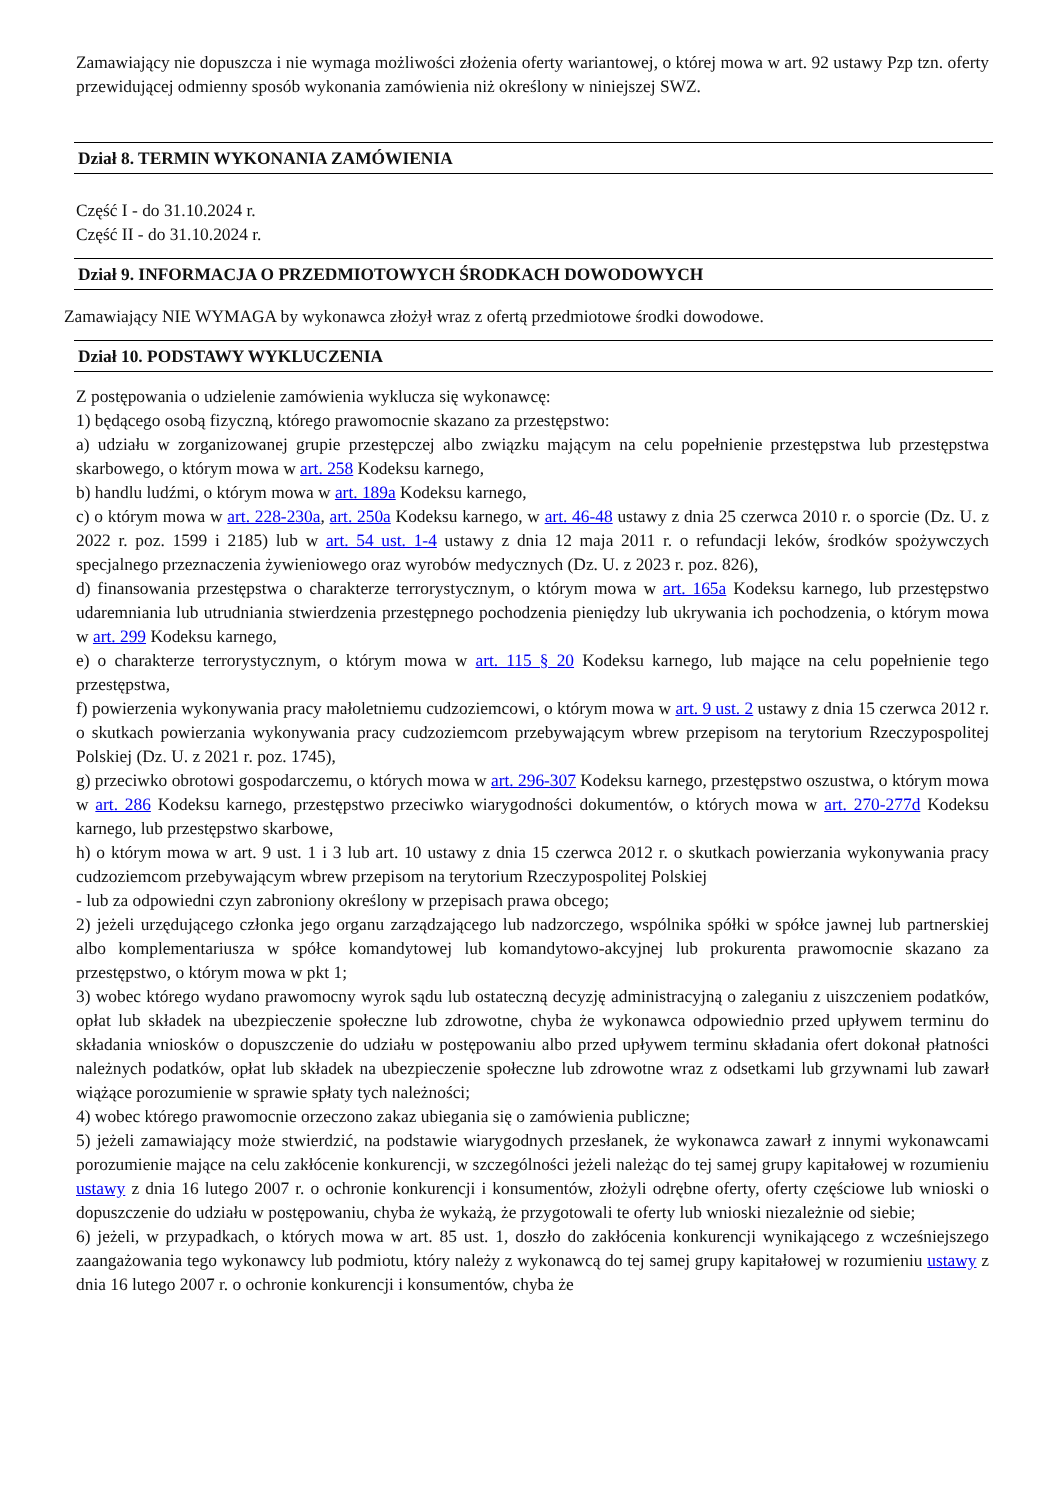Zamawiający nie dopuszcza i nie wymaga możliwości złożenia oferty wariantowej, o której mowa w art. 92 ustawy Pzp tzn. oferty przewidującej odmienny sposób wykonania zamówienia niż określony w niniejszej SWZ.
Dział 8. TERMIN WYKONANIA ZAMÓWIENIA
Część I - do 31.10.2024 r.
Część II - do 31.10.2024 r.
Dział 9. INFORMACJA O PRZEDMIOTOWYCH ŚRODKACH DOWODOWYCH
Zamawiający NIE WYMAGA by wykonawca złożył wraz z ofertą przedmiotowe środki dowodowe.
Dział 10. PODSTAWY WYKLUCZENIA
Z postępowania o udzielenie zamówienia wyklucza się wykonawcę:
1) będącego osobą fizyczną, którego prawomocnie skazano za przestępstwo:
a) udziału w zorganizowanej grupie przestępczej albo związku mającym na celu popełnienie przestępstwa lub przestępstwa skarbowego, o którym mowa w art. 258 Kodeksu karnego,
b) handlu ludźmi, o którym mowa w art. 189a Kodeksu karnego,
c) o którym mowa w art. 228-230a, art. 250a Kodeksu karnego, w art. 46-48 ustawy z dnia 25 czerwca 2010 r. o sporcie (Dz. U. z 2022 r. poz. 1599 i 2185) lub w art. 54 ust. 1-4 ustawy z dnia 12 maja 2011 r. o refundacji leków, środków spożywczych specjalnego przeznaczenia żywieniowego oraz wyrobów medycznych (Dz. U. z 2023 r. poz. 826),
d) finansowania przestępstwa o charakterze terrorystycznym, o którym mowa w art. 165a Kodeksu karnego, lub przestępstwo udaremniania lub utrudniania stwierdzenia przestępnego pochodzenia pieniędzy lub ukrywania ich pochodzenia, o którym mowa w art. 299 Kodeksu karnego,
e) o charakterze terrorystycznym, o którym mowa w art. 115 § 20 Kodeksu karnego, lub mające na celu popełnienie tego przestępstwa,
f) powierzenia wykonywania pracy małoletniemu cudzoziemcowi, o którym mowa w art. 9 ust. 2 ustawy z dnia 15 czerwca 2012 r. o skutkach powierzania wykonywania pracy cudzoziemcom przebywającym wbrew przepisom na terytorium Rzeczypospolitej Polskiej (Dz. U. z 2021 r. poz. 1745),
g) przeciwko obrotowi gospodarczemu, o których mowa w art. 296-307 Kodeksu karnego, przestępstwo oszustwa, o którym mowa w art. 286 Kodeksu karnego, przestępstwo przeciwko wiarygodności dokumentów, o których mowa w art. 270-277d Kodeksu karnego, lub przestępstwo skarbowe,
h) o którym mowa w art. 9 ust. 1 i 3 lub art. 10 ustawy z dnia 15 czerwca 2012 r. o skutkach powierzania wykonywania pracy cudzoziemcom przebywającym wbrew przepisom na terytorium Rzeczypospolitej Polskiej
- lub za odpowiedni czyn zabroniony określony w przepisach prawa obcego;
2) jeżeli urzędującego członka jego organu zarządzającego lub nadzorczego, wspólnika spółki w spółce jawnej lub partnerskiej albo komplementariusza w spółce komandytowej lub komandytowo-akcyjnej lub prokurenta prawomocnie skazano za przestępstwo, o którym mowa w pkt 1;
3) wobec którego wydano prawomocny wyrok sądu lub ostateczną decyzję administracyjną o zaleganiu z uiszczeniem podatków, opłat lub składek na ubezpieczenie społeczne lub zdrowotne, chyba że wykonawca odpowiednio przed upływem terminu do składania wniosków o dopuszczenie do udziału w postępowaniu albo przed upływem terminu składania ofert dokonał płatności należnych podatków, opłat lub składek na ubezpieczenie społeczne lub zdrowotne wraz z odsetkami lub grzywnami lub zawarł wiążące porozumienie w sprawie spłaty tych należności;
4) wobec którego prawomocnie orzeczono zakaz ubiegania się o zamówienia publiczne;
5) jeżeli zamawiający może stwierdzić, na podstawie wiarygodnych przesłanek, że wykonawca zawarł z innymi wykonawcami porozumienie mające na celu zakłócenie konkurencji, w szczególności jeżeli należąc do tej samej grupy kapitałowej w rozumieniu ustawy z dnia 16 lutego 2007 r. o ochronie konkurencji i konsumentów, złożyli odrębne oferty, oferty częściowe lub wnioski o dopuszczenie do udziału w postępowaniu, chyba że wykażą, że przygotowali te oferty lub wnioski niezależnie od siebie;
6) jeżeli, w przypadkach, o których mowa w art. 85 ust. 1, doszło do zakłócenia konkurencji wynikającego z wcześniejszego zaangażowania tego wykonawcy lub podmiotu, który należy z wykonawcą do tej samej grupy kapitałowej w rozumieniu ustawy z dnia 16 lutego 2007 r. o ochronie konkurencji i konsumentów, chyba że